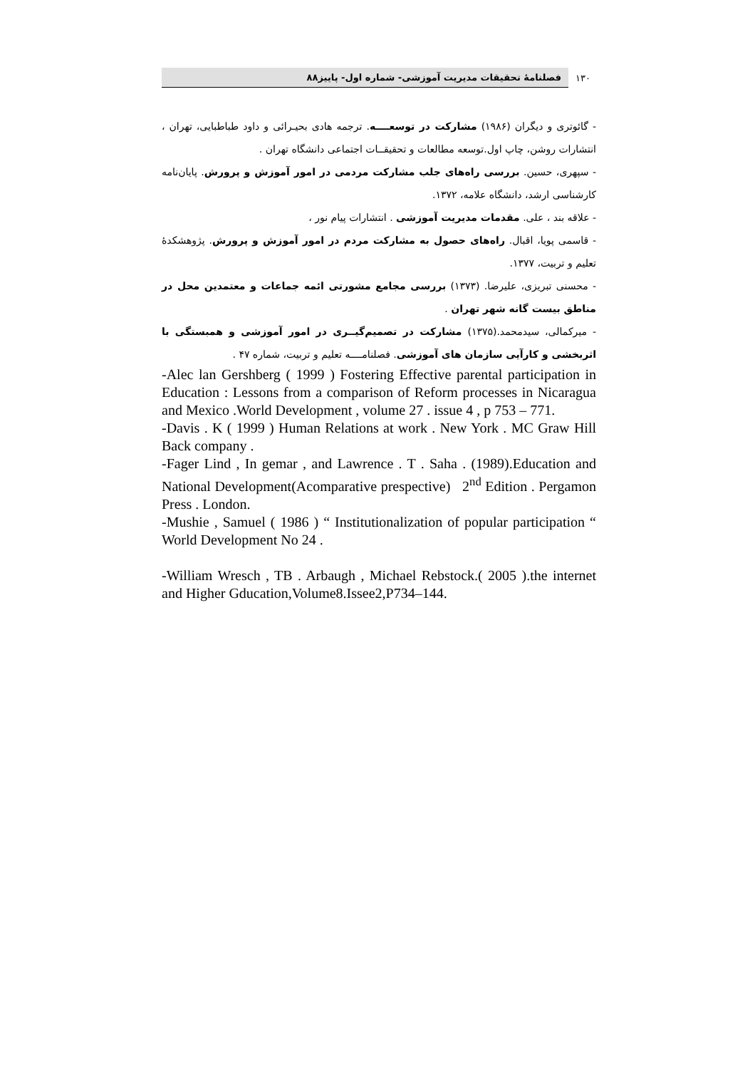۱۳۰ فصلنامهٔ تحقیقات مدیریت آموزشی- شماره اول- پاییز۸۸
- گائوتری و دیگران (۱۹۸۶) مشارکت در توسعــــه. ترجمه هادی بحیـرائی و داود طباطبایی، تهران ، انتشارات روشن، چاپ اول.توسعه مطالعات و تحقیقــات اجتماعی دانشگاه تهران .
- سپهری، حسین. بررسی راه‌های جلب مشارکت مردمی در امور آموزش و پرورش. پایان‌نامه کارشناسی ارشد، دانشگاه علامه، ۱۳۷۲.
- علاقه بند ، علی. مقدمات مدیریت آموزشی . انتشارات پیام نور ،
- قاسمی پویا، اقبال. راه‌های حصول به مشارکت مردم در امور آموزش و پرورش. پژوهشکدهٔ تعلیم و تربیت، ۱۳۷۷.
- محسنی تبریزی، علیرضا. (۱۳۷۳) بررسی مجامع مشورتی ائمه جماعات و معتمدین محل در مناطق بیست گانه شهر تهران .
- میرکمالی، سیدمحمد.(۱۳۷۵) مشارکت در تصمیم‌گیــری در امور آموزشی و همبستگی با اثربخشی و کارآیی سازمان های آموزشی. فصلنامــــه تعلیم و تربیت، شماره ۴۷ .
-Alec lan Gershberg ( 1999 ) Fostering Effective parental participation in Education : Lessons from a comparison of Reform processes in Nicaragua and Mexico .World Development , volume 27 . issue 4 , p 753 – 771.
-Davis . K ( 1999 ) Human Relations at work . New York . MC Graw Hill Back company .
-Fager Lind , In gemar , and Lawrence . T . Saha . (1989).Education and National Development(Acomparative prespective) 2<sup>nd</sup> Edition . Pergamon Press . London.
-Mushie , Samuel ( 1986 ) “ Institutionalization of popular participation “ World Development No 24 .
-William Wresch , TB . Arbaugh , Michael Rebstock.( 2005 ).the internet and Higher Gducation,Volume8.Issee2,P734–144.